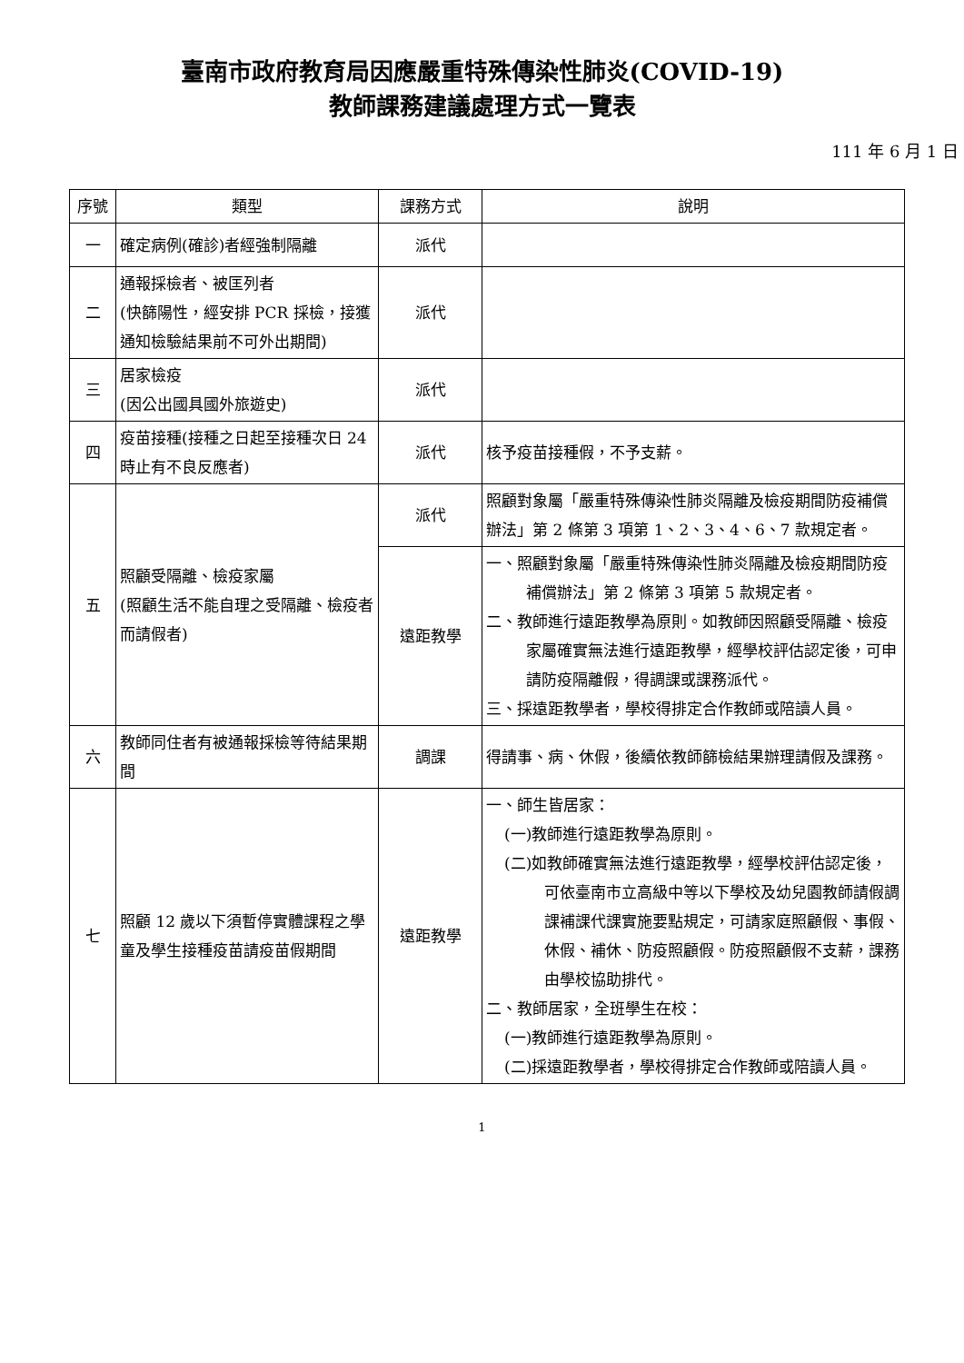臺南市政府教育局因應嚴重特殊傳染性肺炎(COVID-19)
教師課務建議處理方式一覽表
111 年 6 月 1 日
| 序號 | 類型 | 課務方式 | 說明 |
| --- | --- | --- | --- |
| 一 | 確定病例(確診)者經強制隔離 | 派代 | |
| 二 | 通報採檢者、被匡列者 (快篩陽性，經安排 PCR 採檢，接獲通知檢驗結果前不可外出期間) | 派代 | |
| 三 | 居家檢疫 (因公出國具國外旅遊史) | 派代 | |
| 四 | 疫苗接種(接種之日起至接種次日 24 時止有不良反應者) | 派代 | 核予疫苗接種假，不予支薪。 |
| 五 | 照顧受隔離、檢疫家屬 (照顧生活不能自理之受隔離、檢疫者而請假者) | 派代 | 照顧對象屬「嚴重特殊傳染性肺炎隔離及檢疫期間防疫補償辦法」第 2 條第 3 項第 1、2、3、4、6、7 款規定者。 |
| | | 遠距教學 | 一、照顧對象屬「嚴重特殊傳染性肺炎隔離及檢疫期間防疫補償辦法」第 2 條第 3 項第 5 款規定者。 二、教師進行遠距教學為原則。如教師因照顧受隔離、檢疫家屬確實無法進行遠距教學，經學校評估認定後，可申請防疫隔離假，得調課或課務派代。 三、採遠距教學者，學校得排定合作教師或陪讀人員。 |
| 六 | 教師同住者有被通報採檢等待結果期間 | 調課 | 得請事、病、休假，後續依教師篩檢結果辦理請假及課務。 |
| 七 | 照顧 12 歲以下須暫停實體課程之學童及學生接種疫苗請疫苗假期間 | 遠距教學 | 一、師生皆居家： (一)教師進行遠距教學為原則。 (二)如教師確實無法進行遠距教學，經學校評估認定後，可依臺南市立高級中等以下學校及幼兒園教師請假調課補課代課實施要點規定，可請家庭照顧假、事假、休假、補休、防疫照顧假。防疫照顧假不支薪，課務由學校協助排代。 二、教師居家，全班學生在校： (一)教師進行遠距教學為原則。 (二)採遠距教學者，學校得排定合作教師或陪讀人員。 |
1